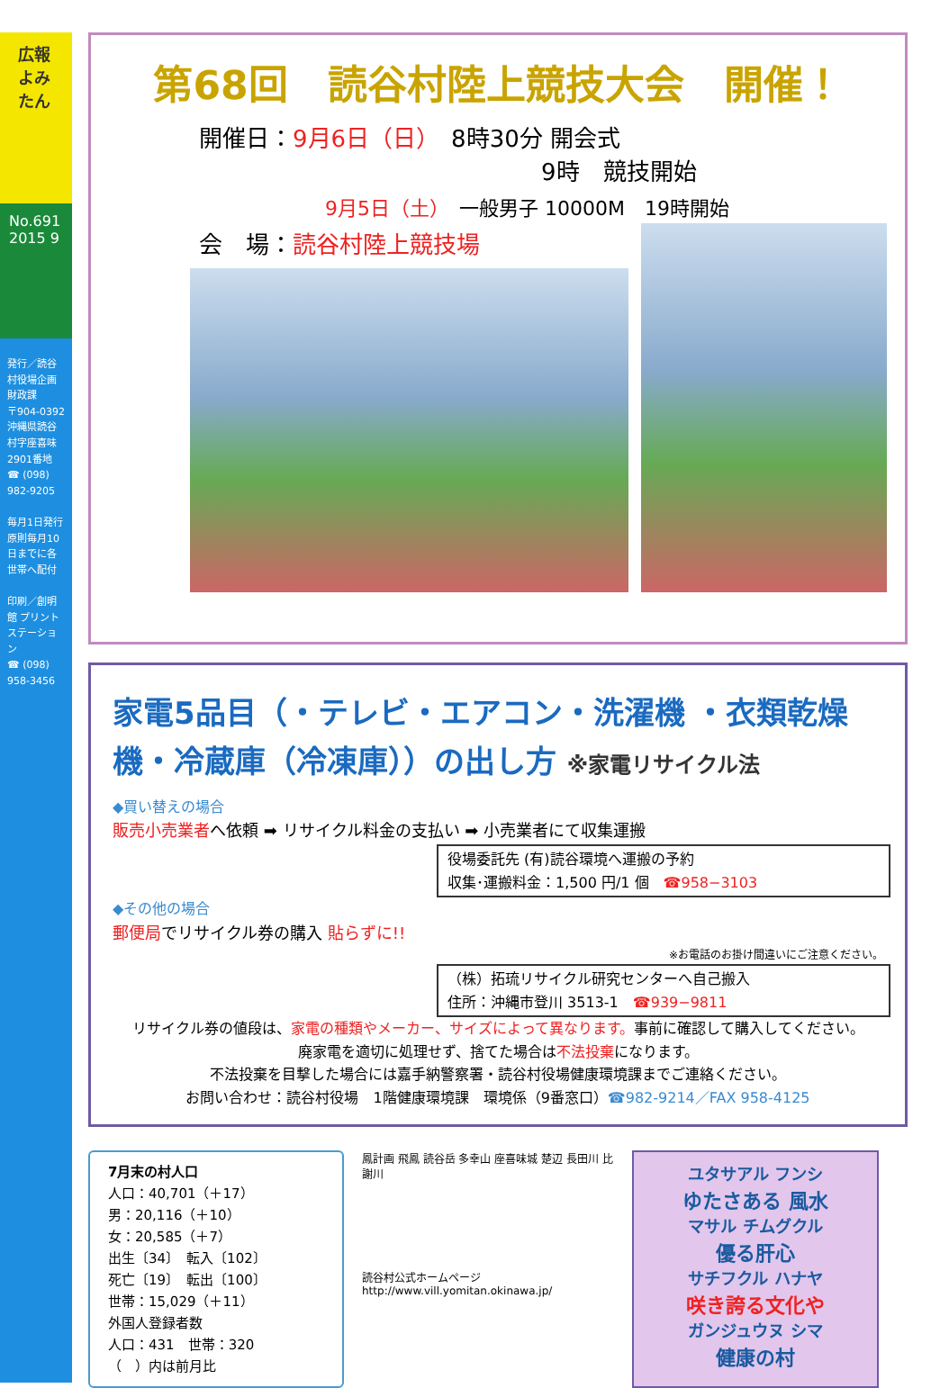広報 よみたん
No.691 2015 9
発行／読谷村役場企画財政課
〒904-0392 沖縄県読谷村字座喜味2901番地
☎ (098) 982-9205
毎月1日発行
原則毎月10日までに各世帯へ配付
印刷／創明館 プリントステーション
☎ (098) 958-3456
第68回　読谷村陸上競技大会　開催！
開催日：9月6日（日）　8時30分 開会式
9時　競技開始
9月5日（土）　一般男子 10000M　19時開始
会　場：読谷村陸上競技場
家電5品目（・テレビ・エアコン・洗濯機 ・衣類乾燥機・冷蔵庫（冷凍庫））の出し方 ※家電リサイクル法
◆買い替えの場合
販売小売業者へ依頼 ➡ リサイクル料金の支払い ➡ 小売業者にて収集運搬
役場委託先 (有)読谷環境へ運搬の予約
収集･運搬料金：1,500 円/1 個　☎958−3103
◆その他の場合
郵便局でリサイクル券の購入 貼らずに!!
※お電話のお掛け間違いにご注意ください。
（株）拓琉リサイクル研究センターへ自己搬入
住所：沖縄市登川 3513-1　☎939−9811
リサイクル券の値段は、家電の種類やメーカー、サイズによって異なります。事前に確認して購入してください。
廃家電を適切に処理せず、捨てた場合は不法投棄になります。
不法投棄を目撃した場合には嘉手納警察署・読谷村役場健康環境課までご連絡ください。
お問い合わせ：読谷村役場　1階健康環境課　環境係（9番窓口）☎982-9214／FAX 958-4125
7月末の村人口
人口：40,701（＋17）
男：20,116（＋10）
女：20,585（＋7）
出生〔34〕　転入〔102〕
死亡〔19〕　転出〔100〕
世帯：15,029（＋11）
外国人登録者数
人口：431　世帯：320
（　）内は前月比
鳳計画 飛鳳 読谷岳 多幸山 座喜味城 楚辺 長田川 比謝川
読谷村公式ホームページ
http://www.vill.yomitan.okinawa.jp/
ユタサアル フンシ
ゆたさある 風水
マサル チムグクル
優る肝心
サチフクル ハナヤ
咲き誇る文化や
ガンジュウヌ シマ
健康の村